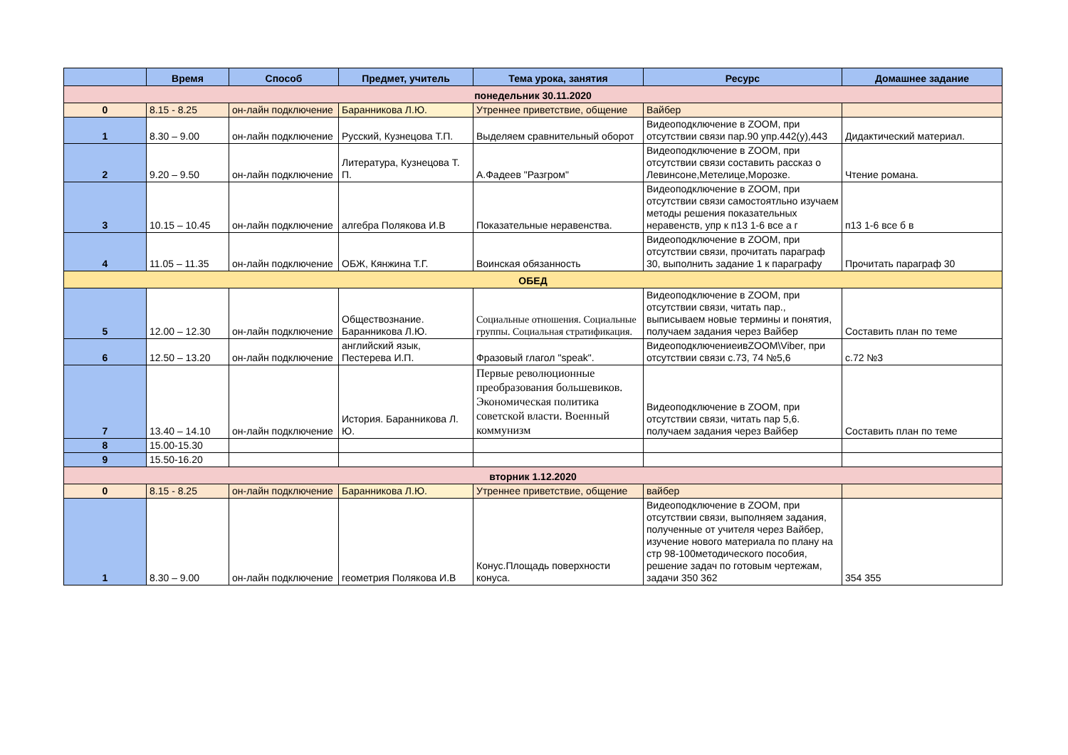| | Время | Способ | Предмет, учитель | Тема урока, занятия | Ресурс | Домашнее задание |
| --- | --- | --- | --- | --- | --- | --- |
| понедельник 30.11.2020 | | | | | | |
| 0 | 8.15 - 8.25 | он-лайн подключение | Баранникова Л.Ю. | Утреннее приветствие, общение | Вайбер | |
| 1 | 8.30 – 9.00 | он-лайн подключение | Русский, Кузнецова Т.П. | Выделяем сравнительный оборот | Видеоподключение в ZOOM, при отсутствии связи пар.90 упр.442(у),443 | Дидактический материал. |
| 2 | 9.20 – 9.50 | он-лайн подключение | Литература, Кузнецова Т. П. | А.Фадеев "Разгром" | Видеоподключение в ZOOM, при отсутствии связи составить рассказ о Левинсоне,Метелице,Морозке. | Чтение романа. |
| 3 | 10.15 – 10.45 | он-лайн подключение | алгебра Полякова И.В | Показательные неравенства. | Видеоподключение в ZOOM, при отсутствии связи самостоятльно изучаем методы решения показательных неравенств, упр к п13 1-6 все а г | п13 1-6 все б в |
| 4 | 11.05 – 11.35 | он-лайн подключение | ОБЖ, Кянжина Т.Г. | Воинская обязанность | Видеоподключение в ZOOM, при отсутствии связи, прочитать параграф 30, выполнить задание 1 к параграфу | Прочитать параграф 30 |
| ОБЕД | | | | | | |
| 5 | 12.00 – 12.30 | он-лайн подключение | Обществознание. Баранникова Л.Ю. | Социальные отношения. Социальные группы. Социальная стратификация. | Видеоподключение в ZOOM, при отсутствии связи, читать пар., выписываем новые термины и понятия, получаем задания через Вайбер | Составить план по теме |
| 6 | 12.50 – 13.20 | он-лайн подключение | английский язык, Пестерева И.П. | Фразовый глагол "speak". | ВидеоподключениеивZOOM\Viber, при отсутствии связи с.73, 74 №5,6 | с.72 №3 |
| 7 | 13.40 – 14.10 | он-лайн подключение | История. Баранникова Л. Ю. | Первые революционные преобразования большевиков. Экономическая политика советской власти. Военный коммунизм | Видеоподключение в ZOOM, при отсутствии связи, читать пар 5,6. получаем задания через Вайбер | Составить план по теме |
| 8 | 15.00-15.30 | | | | | |
| 9 | 15.50-16.20 | | | | | |
| вторник 1.12.2020 | | | | | | |
| 0 | 8.15 - 8.25 | он-лайн подключение | Баранникова Л.Ю. | Утреннее приветствие, общение | вайбер | |
| 1 | 8.30 – 9.00 | он-лайн подключение | геометрия Полякова И.В | Конус.Площадь поверхности конуса. | Видеоподключение в ZOOM, при отсутствии связи, выполняем задания, полученные от учителя через Вайбер, изучение нового материала по плану на стр 98-100методического пособия, решение задач по готовым чертежам, задачи 350 362 | 354 355 |